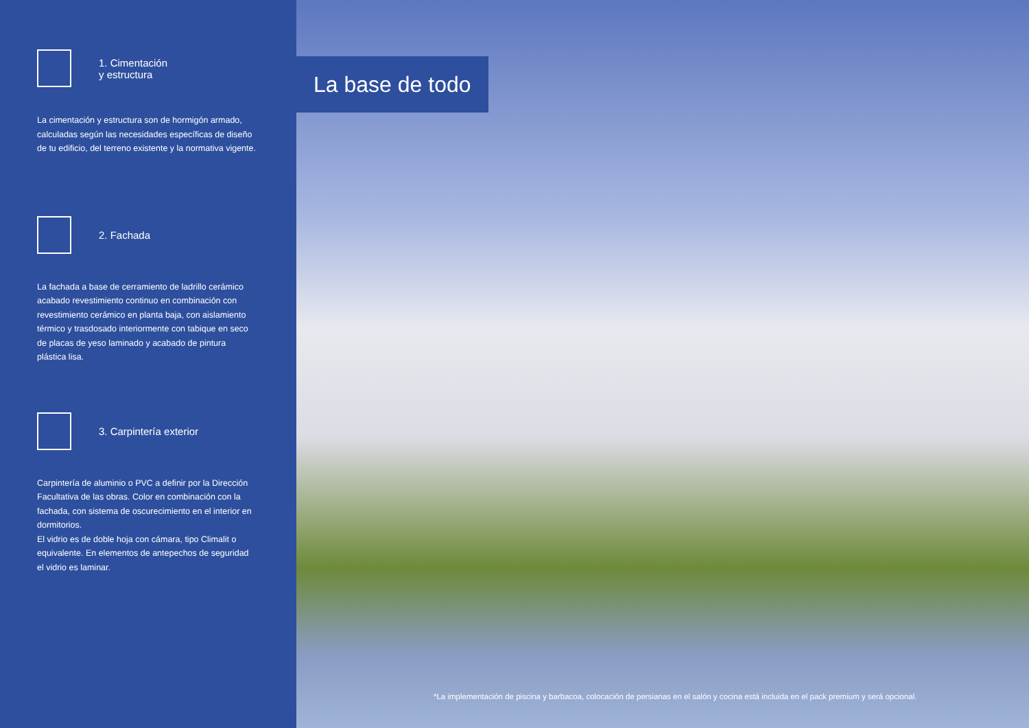1. Cimentación
y estructura
La cimentación y estructura son de hormigón armado, calculadas según las necesidades específicas de diseño de tu edificio, del terreno existente y la normativa vigente.
2. Fachada
La fachada a base de cerramiento de ladrillo cerámico acabado revestimiento continuo en combinación con revestimiento cerámico en planta baja, con aislamiento térmico y trasdosado interiormente con tabique en seco de placas de yeso laminado y acabado de pintura plástica lisa.
3. Carpintería exterior
Carpintería de aluminio o PVC a definir por la Dirección Facultativa de las obras. Color en combinación con la fachada, con sistema de oscurecimiento en el interior en dormitorios.
El vidrio es de doble hoja con cámara, tipo Climalit o equivalente. En elementos de antepechos de seguridad el vidrio es laminar.
La base de todo
*La implementación de piscina y barbacoa, colocación de persianas en el salón y cocina está incluida en el pack premium y será opcional.